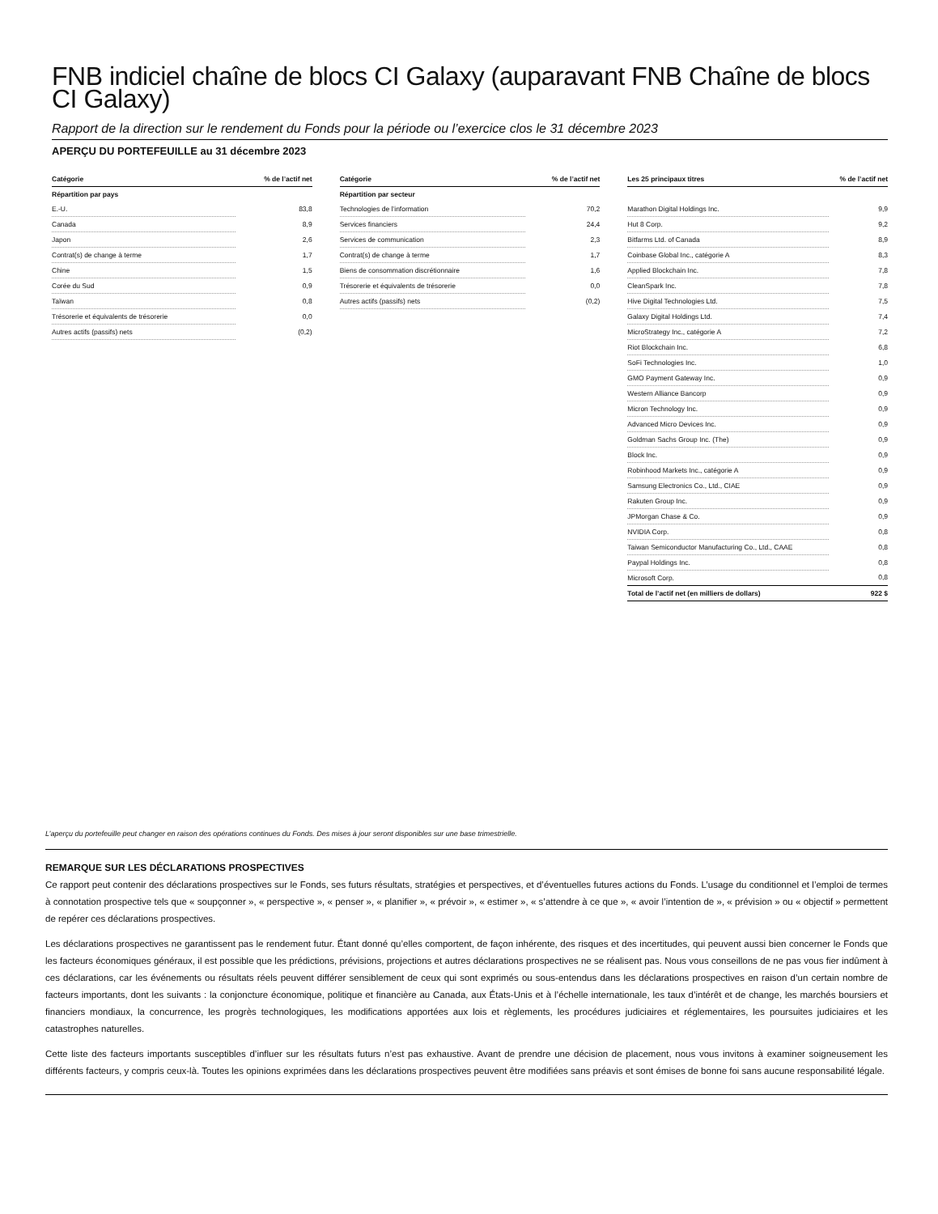FNB indiciel chaîne de blocs CI Galaxy (auparavant FNB Chaîne de blocs CI Galaxy)
Rapport de la direction sur le rendement du Fonds pour la période ou l’exercice clos le 31 décembre 2023
APERÇU DU PORTEFEUILLE au 31 décembre 2023
| Catégorie | % de l’actif net |
| --- | --- |
| Répartition par pays | |
| E.-U. | 83,8 |
| Canada | 8,9 |
| Japon | 2,6 |
| Contrat(s) de change à terme | 1,7 |
| Chine | 1,5 |
| Corée du Sud | 0,9 |
| Taïwan | 0,8 |
| Trésorerie et équivalents de trésorerie | 0,0 |
| Autres actifs (passifs) nets | (0,2) |
| Catégorie | % de l’actif net |
| --- | --- |
| Répartition par secteur | |
| Technologies de l’information | 70,2 |
| Services financiers | 24,4 |
| Services de communication | 2,3 |
| Contrat(s) de change à terme | 1,7 |
| Biens de consommation discrétionnaire | 1,6 |
| Trésorerie et équivalents de trésorerie | 0,0 |
| Autres actifs (passifs) nets | (0,2) |
| Les 25 principaux titres | % de l’actif net |
| --- | --- |
| Marathon Digital Holdings Inc. | 9,9 |
| Hut 8 Corp. | 9,2 |
| Bitfarms Ltd. of Canada | 8,9 |
| Coinbase Global Inc., catégorie A | 8,3 |
| Applied Blockchain Inc. | 7,8 |
| CleanSpark Inc. | 7,8 |
| Hive Digital Technologies Ltd. | 7,5 |
| Galaxy Digital Holdings Ltd. | 7,4 |
| MicroStrategy Inc., catégorie A | 7,2 |
| Riot Blockchain Inc. | 6,8 |
| SoFi Technologies Inc. | 1,0 |
| GMO Payment Gateway Inc. | 0,9 |
| Western Alliance Bancorp | 0,9 |
| Micron Technology Inc. | 0,9 |
| Advanced Micro Devices Inc. | 0,9 |
| Goldman Sachs Group Inc. (The) | 0,9 |
| Block Inc. | 0,9 |
| Robinhood Markets Inc., catégorie A | 0,9 |
| Samsung Electronics Co., Ltd., CIAE | 0,9 |
| Rakuten Group Inc. | 0,9 |
| JPMorgan Chase & Co. | 0,9 |
| NVIDIA Corp. | 0,8 |
| Taiwan Semiconductor Manufacturing Co., Ltd., CAAE | 0,8 |
| Paypal Holdings Inc. | 0,8 |
| Microsoft Corp. | 0,8 |
| Total de l’actif net (en milliers de dollars) | 922 $ |
L’aperçu du portefeuille peut changer en raison des opérations continues du Fonds. Des mises à jour seront disponibles sur une base trimestrielle.
REMARQUE SUR LES DÉCLARATIONS PROSPECTIVES
Ce rapport peut contenir des déclarations prospectives sur le Fonds, ses futurs résultats, stratégies et perspectives, et d’éventuelles futures actions du Fonds. L’usage du conditionnel et l’emploi de termes à connotation prospective tels que « soupçonner », « perspective », « penser », « planifier », « prévoir », « estimer », « s’attendre à ce que », « avoir l’intention de », « prévision » ou « objectif » permettent de repérer ces déclarations prospectives.
Les déclarations prospectives ne garantissent pas le rendement futur. Étant donné qu’elles comportent, de façon inhérente, des risques et des incertitudes, qui peuvent aussi bien concerner le Fonds que les facteurs économiques généraux, il est possible que les prédictions, prévisions, projections et autres déclarations prospectives ne se réalisent pas. Nous vous conseillons de ne pas vous fier indûment à ces déclarations, car les événements ou résultats réels peuvent différer sensiblement de ceux qui sont exprimés ou sous-entendus dans les déclarations prospectives en raison d’un certain nombre de facteurs importants, dont les suivants : la conjoncture économique, politique et financière au Canada, aux États-Unis et à l’échelle internationale, les taux d’intérêt et de change, les marchés boursiers et financiers mondiaux, la concurrence, les progrès technologiques, les modifications apportées aux lois et règlements, les procédures judiciaires et réglementaires, les poursuites judiciaires et les catastrophes naturelles.
Cette liste des facteurs importants susceptibles d’influer sur les résultats futurs n’est pas exhaustive. Avant de prendre une décision de placement, nous vous invitons à examiner soigneusement les différents facteurs, y compris ceux-là. Toutes les opinions exprimées dans les déclarations prospectives peuvent être modifiées sans préavis et sont émises de bonne foi sans aucune responsabilité légale.